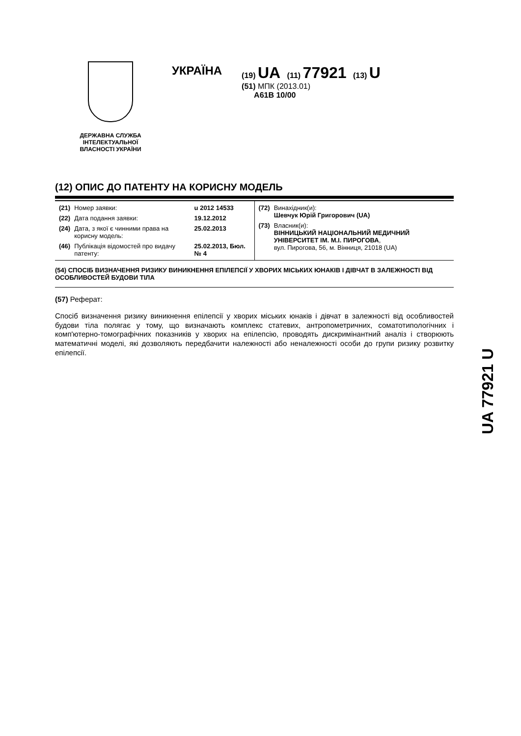ДЕРЖАВНА СЛУЖБА ІНТЕЛЕКТУАЛЬНОЇ ВЛАСНОСТІ УКРАЇНИ
УКРАЇНА
(19) UA (11) 77921 (13) U
(51) МПК (2013.01)
A61B 10/00
(12) ОПИС ДО ПАТЕНТУ НА КОРИСНУ МОДЕЛЬ
| / (21) / Номер заявки: / u 2012 14533 / / (22) / Дата подання заявки: / 19.12.2012 / / (24) / Дата, з якої є чинними права на корисну модель: / 25.02.2013 / / (46) / Публікація відомостей про видачу патенту: / 25.02.2013, Бюл.№ 4 / | / (72) / Винахідник(и): Шевчук Юрій Григорович (UA) / / (73) / Власник(и): ВІННИЦЬКИЙ НАЦІОНАЛЬНИЙ МЕДИЧНИЙ УНІВЕРСИТЕТ ІМ. М.І. ПИРОГОВА , вул. Пирогова, 56, м. Вінниця, 21018 (UA) / |
(54) СПОСІБ ВИЗНАЧЕННЯ РИЗИКУ ВИНИКНЕННЯ ЕПІЛЕПСІЇ У ХВОРИХ МІСЬКИХ ЮНАКІВ І ДІВЧАТ В ЗАЛЕЖНОСТІ ВІД ОСОБЛИВОСТЕЙ БУДОВИ ТІЛА
(57) Реферат:
Спосіб визначення ризику виникнення епілепсії у хворих міських юнаків і дівчат в залежності від особливостей будови тіла полягає у тому, що визначають комплекс статевих, антропометричних, соматотипологічних і комп'ютерно-томографічних показників у хворих на епілепсію, проводять дискримінантний аналіз і створюють математичні моделі, які дозволяють передбачити належності або неналежності особи до групи ризику розвитку епілепсії.
UA 77921 U